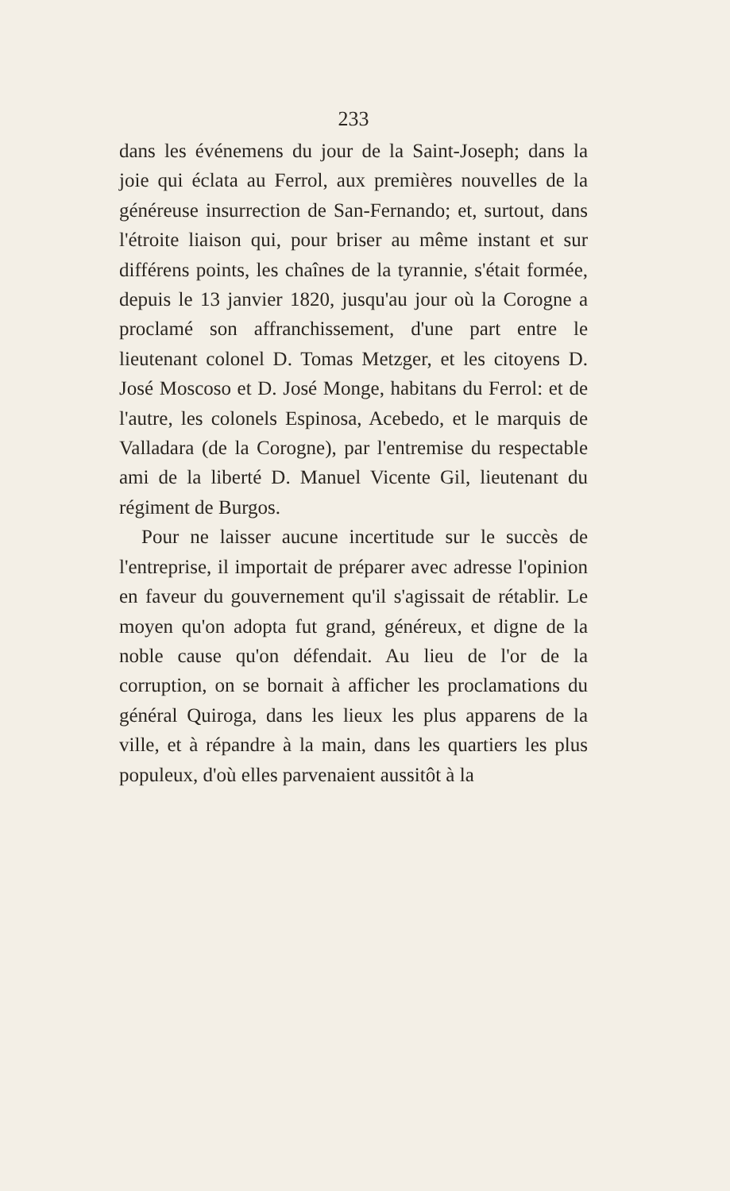233
dans les événemens du jour de la Saint-Joseph; dans la joie qui éclata au Ferrol, aux premières nouvelles de la généreuse insurrection de San-Fernando; et, surtout, dans l'étroite liaison qui, pour briser au même instant et sur différens points, les chaînes de la tyrannie, s'était formée, depuis le 13 janvier 1820, jusqu'au jour où la Corogne a proclamé son affranchissement, d'une part entre le lieutenant colonel D. Tomas Metzger, et les citoyens D. José Moscoso et D. José Monge, habitans du Ferrol: et de l'autre, les colonels Espinosa, Acebedo, et le marquis de Valladara (de la Corogne), par l'entremise du respectable ami de la liberté D. Manuel Vicente Gil, lieutenant du régiment de Burgos.
Pour ne laisser aucune incertitude sur le succès de l'entreprise, il importait de préparer avec adresse l'opinion en faveur du gouvernement qu'il s'agissait de rétablir. Le moyen qu'on adopta fut grand, généreux, et digne de la noble cause qu'on défendait. Au lieu de l'or de la corruption, on se bornait à afficher les proclamations du général Quiroga, dans les lieux les plus apparens de la ville, et à répandre à la main, dans les quartiers les plus populeux, d'où elles parvenaient aussitôt à la